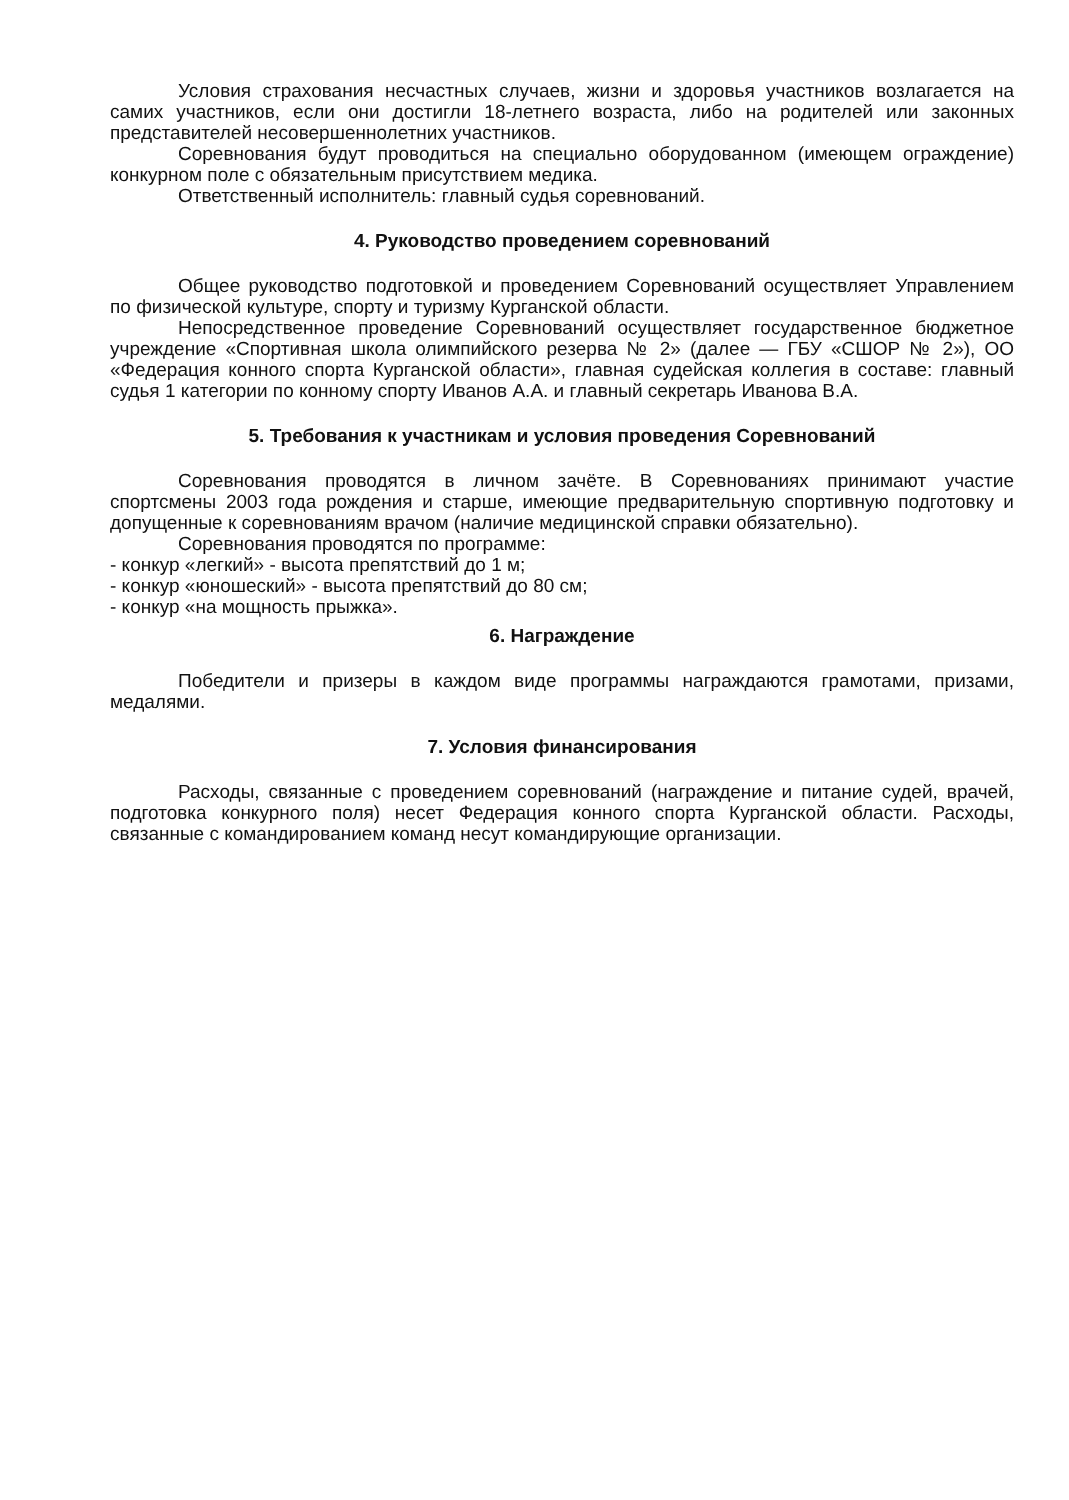Условия страхования несчастных случаев, жизни и здоровья участников возлагается на самих участников, если они достигли 18-летнего возраста, либо на родителей или законных представителей несовершеннолетних участников.
Соревнования будут проводиться на специально оборудованном (имеющем ограждение) конкурном поле с обязательным присутствием медика.
Ответственный исполнитель: главный судья соревнований.
4. Руководство проведением соревнований
Общее руководство подготовкой и проведением Соревнований осуществляет Управлением по физической культуре, спорту и туризму Курганской области.
Непосредственное проведение Соревнований осуществляет государственное бюджетное учреждение «Спортивная школа олимпийского резерва № 2» (далее — ГБУ «СШОР № 2»), ОО «Федерация конного спорта Курганской области», главная судейская коллегия в составе: главный судья 1 категории по конному спорту Иванов А.А. и главный секретарь Иванова В.А.
5. Требования к участникам и условия проведения Соревнований
Соревнования проводятся в личном зачёте. В Соревнованиях принимают участие спортсмены 2003 года рождения и старше, имеющие предварительную спортивную подготовку и допущенные к соревнованиям врачом (наличие медицинской справки обязательно).
Соревнования проводятся по программе:
- конкур «легкий» - высота препятствий до 1 м;
- конкур «юношеский» - высота препятствий до 80 см;
- конкур «на мощность прыжка».
6. Награждение
Победители и призеры в каждом виде программы награждаются грамотами, призами, медалями.
7. Условия финансирования
Расходы, связанные с проведением соревнований (награждение и питание судей, врачей, подготовка конкурного поля) несет Федерация конного спорта Курганской области. Расходы, связанные с командированием команд несут командирующие организации.